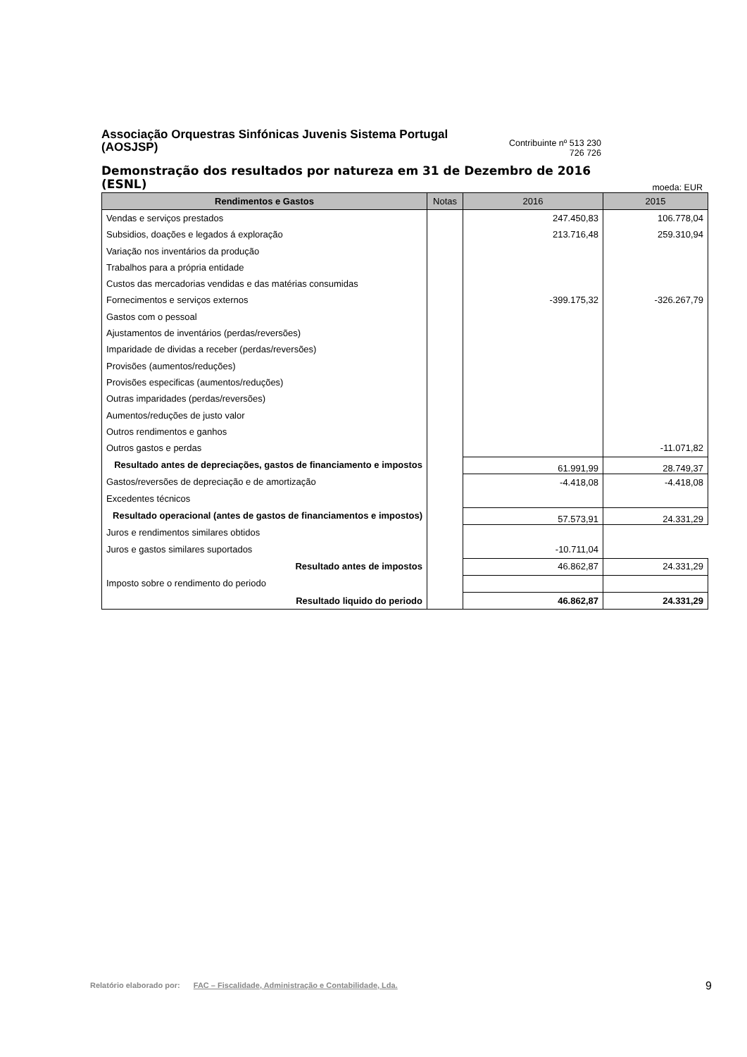Associação Orquestras Sinfónicas Juvenis Sistema Portugal (AOSJSP)
Contribuinte nº 513 230
726 726
Demonstração dos resultados por natureza em 31 de Dezembro de 2016 (ESNL)
moeda: EUR
| Rendimentos e Gastos | Notas | 2016 | 2015 |
| --- | --- | --- | --- |
| Vendas e serviços prestados | | 247.450,83 | 106.778,04 |
| Subsidios, doações e legados á exploração | | 213.716,48 | 259.310,94 |
| Variação nos inventários da produção | | | |
| Trabalhos para a própria entidade | | | |
| Custos das mercadorias vendidas e das matérias consumidas | | | |
| Fornecimentos e serviços externos | | -399.175,32 | -326.267,79 |
| Gastos com o pessoal | | | |
| Ajustamentos de inventários (perdas/reversões) | | | |
| Imparidade de dividas a receber (perdas/reversões) | | | |
| Provisões (aumentos/reduções) | | | |
| Provisões especificas (aumentos/reduções) | | | |
| Outras imparidades (perdas/reversões) | | | |
| Aumentos/reduções de justo valor | | | |
| Outros rendimentos e ganhos | | | |
| Outros gastos e perdas | | | -11.071,82 |
| Resultado antes de depreciações, gastos de financiamento e impostos | | 61.991,99 | 28.749,37 |
| Gastos/reversões de depreciação e de amortização | | -4.418,08 | -4.418,08 |
| Excedentes técnicos | | | |
| Resultado operacional (antes de gastos de financiamentos e impostos) | | 57.573,91 | 24.331,29 |
| Juros e rendimentos similares obtidos | | | |
| Juros e gastos similares suportados | | -10.711,04 | |
| Resultado antes de impostos | | 46.862,87 | 24.331,29 |
| Imposto sobre o rendimento do periodo | | | |
| Resultado liquido do periodo | | 46.862,87 | 24.331,29 |
Relatório elaborado por: FAC – Fiscalidade, Administração e Contabilidade, Lda.
9